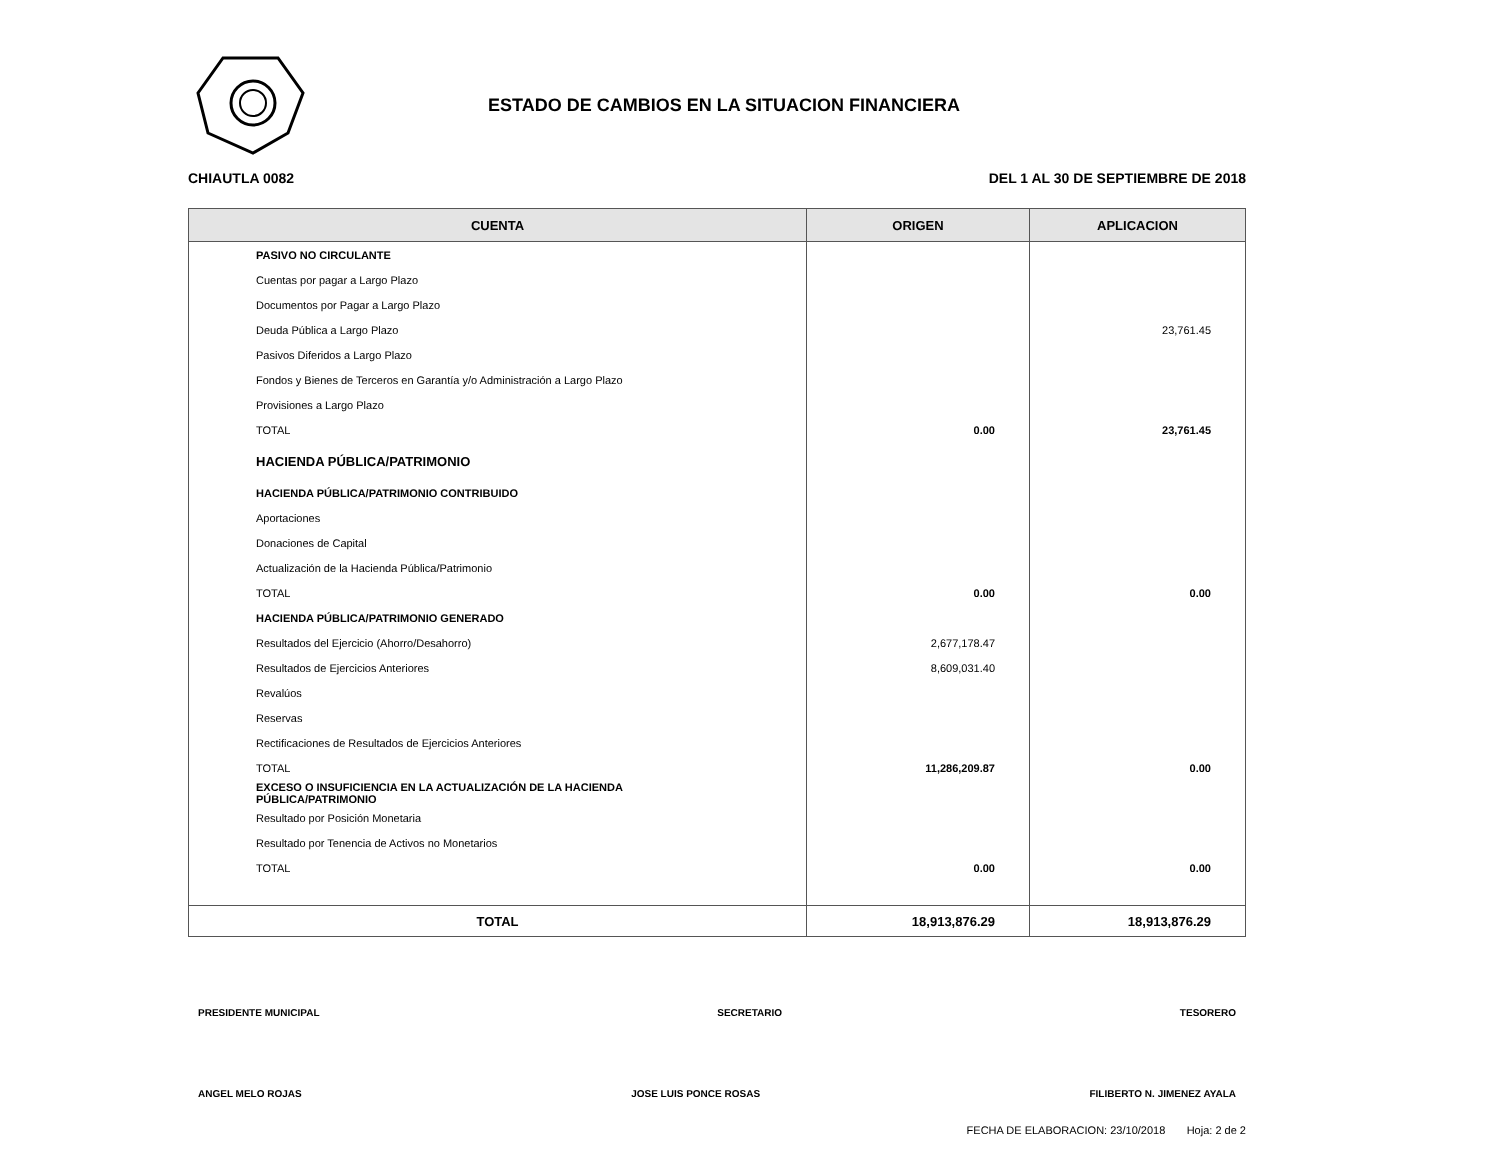ESTADO DE CAMBIOS EN LA SITUACION FINANCIERA
CHIAUTLA 0082 DEL 1 AL 30 DE SEPTIEMBRE DE 2018
| CUENTA | ORIGEN | APLICACION |
| --- | --- | --- |
| PASIVO NO CIRCULANTE | | |
| Cuentas por pagar a Largo Plazo | | |
| Documentos por Pagar a Largo Plazo | | |
| Deuda Pública a Largo Plazo | | 23,761.45 |
| Pasivos Diferidos a Largo Plazo | | |
| Fondos y Bienes de Terceros en Garantía y/o Administración a Largo Plazo | | |
| Provisiones a Largo Plazo | | |
| TOTAL | 0.00 | 23,761.45 |
| HACIENDA PÚBLICA/PATRIMONIO | | |
| HACIENDA PÚBLICA/PATRIMONIO CONTRIBUIDO | | |
| Aportaciones | | |
| Donaciones de Capital | | |
| Actualización de la Hacienda Pública/Patrimonio | | |
| TOTAL | 0.00 | 0.00 |
| HACIENDA PÚBLICA/PATRIMONIO GENERADO | | |
| Resultados del Ejercicio (Ahorro/Desahorro) | 2,677,178.47 | |
| Resultados de Ejercicios Anteriores | 8,609,031.40 | |
| Revalúos | | |
| Reservas | | |
| Rectificaciones de Resultados de Ejercicios Anteriores | | |
| TOTAL | 11,286,209.87 | 0.00 |
| EXCESO O INSUFICIENCIA EN LA ACTUALIZACIÓN DE LA HACIENDA PÚBLICA/PATRIMONIO | | |
| Resultado por Posición Monetaria | | |
| Resultado por Tenencia de Activos no Monetarios | | |
| TOTAL | 0.00 | 0.00 |
| TOTAL | 18,913,876.29 | 18,913,876.29 |
PRESIDENTE MUNICIPAL SECRETARIO TESORERO
ANGEL MELO ROJAS JOSE LUIS PONCE ROSAS FILIBERTO N. JIMENEZ AYALA
FECHA DE ELABORACION: 23/10/2018 Hoja: 2 de 2